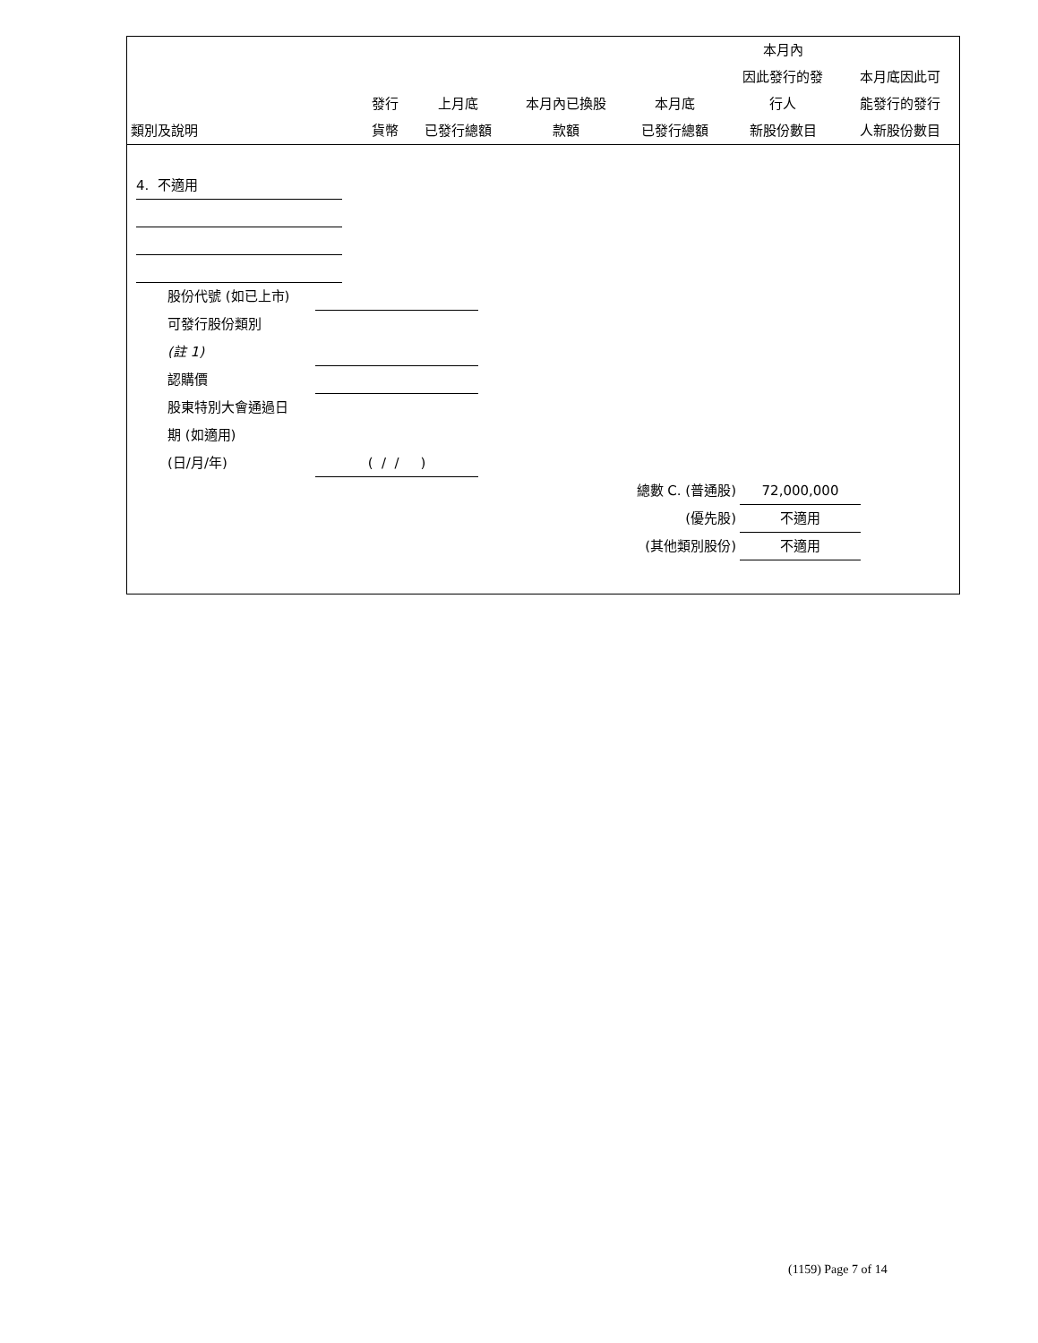| 類別及說明 | 發行 貨幣 | 上月底 已發行總額 | 本月內已換股 款額 | 本月底 已發行總額 | 本月內 因此發行的發 行人 新股份數目 | 本月底因此可 能發行的發行 人新股份數目 |
| --- | --- | --- | --- | --- | --- | --- |
4. 不適用
股份代號 (如已上市)
可發行股份類別
(註 1)
認購價
股東特別大會通過日
期 (如適用)
(日/月/年) ( / / )
總數 C. (普通股) 72,000,000
(優先股) 不適用
(其他類別股份) 不適用
(1159) Page 7 of 14